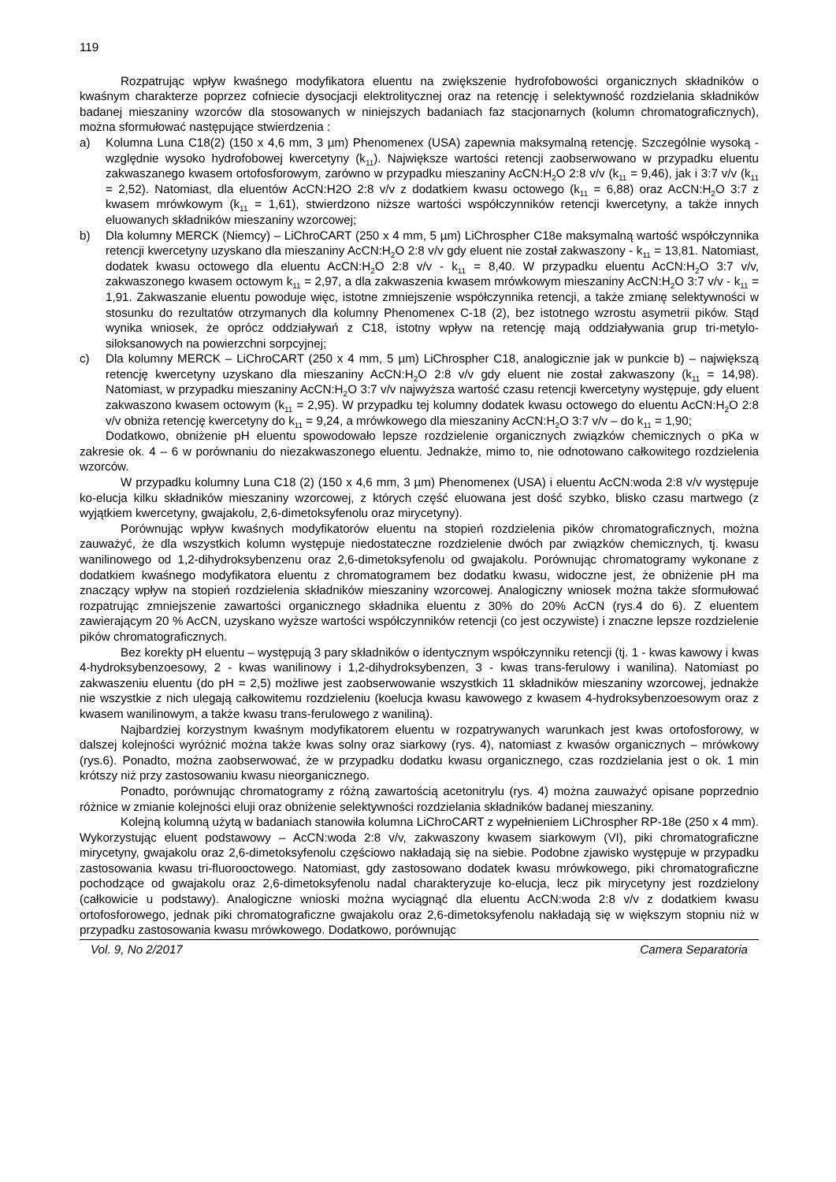119
Rozpatrując wpływ kwaśnego modyfikatora eluentu na zwiększenie hydrofobowości organicznych składników o kwaśnym charakterze poprzez cofniecie dysocjacji elektrolitycznej oraz na retencję i selektywność rozdzielania składników badanej mieszaniny wzorców dla stosowanych w niniejszych badaniach faz stacjonarnych (kolumn chromatograficznych), można sformułować następujące stwierdzenia :
a) Kolumna Luna C18(2) (150 x 4,6 mm, 3 µm) Phenomenex (USA) zapewnia maksymalną retencję. Szczególnie wysoką - względnie wysoko hydrofobowej kwercetyny (k<sub>11</sub>). Największe wartości retencji zaobserwowano w przypadku eluentu zakwaszanego kwasem ortofosforowym, zarówno w przypadku mieszaniny AcCN:H<sub>2</sub>O 2:8 v/v (k<sub>11</sub> = 9,46), jak i 3:7 v/v (k<sub>11</sub> = 2,52). Natomiast, dla eluentów AcCN:H2O 2:8 v/v z dodatkiem kwasu octowego (k<sub>11</sub> = 6,88) oraz AcCN:H<sub>2</sub>O 3:7 z kwasem mrówkowym (k<sub>11</sub> = 1,61), stwierdzono niższe wartości współczynników retencji kwercetyny, a także innych eluowanych składników mieszaniny wzorcowej;
b) Dla kolumny MERCK (Niemcy) – LiChroCART (250 x 4 mm, 5 µm) LiChrospher C18e maksymalną wartość współczynnika retencji kwercetyny uzyskano dla mieszaniny AcCN:H<sub>2</sub>O 2:8 v/v gdy eluent nie został zakwaszony - k<sub>11</sub> = 13,81. Natomiast, dodatek kwasu octowego dla eluentu AcCN:H<sub>2</sub>O 2:8 v/v - k<sub>11</sub> = 8,40. W przypadku eluentu AcCN:H<sub>2</sub>O 3:7 v/v, zakwaszonego kwasem octowym k<sub>11</sub> = 2,97, a dla zakwaszenia kwasem mrówkowym mieszaniny AcCN:H<sub>2</sub>O 3:7 v/v - k<sub>11</sub> = 1,91. Zakwaszanie eluentu powoduje więc, istotne zmniejszenie współczynnika retencji, a także zmianę selektywności w stosunku do rezultatów otrzymanych dla kolumny Phenomenex C-18 (2), bez istotnego wzrostu asymetrii pików. Stąd wynika wniosek, że oprócz oddziaływań z C18, istotny wpływ na retencję mają oddziaływania grup tri-metylo-siloksanowych na powierzchni sorpcyjnej;
c) Dla kolumny MERCK – LiChroCART (250 x 4 mm, 5 µm) LiChrospher C18, analogicznie jak w punkcie b) – największą retencję kwercetyny uzyskano dla mieszaniny AcCN:H<sub>2</sub>O 2:8 v/v gdy eluent nie został zakwaszony (k<sub>11</sub> = 14,98). Natomiast, w przypadku mieszaniny AcCN:H<sub>2</sub>O 3:7 v/v najwyższa wartość czasu retencji kwercetyny występuje, gdy eluent zakwaszono kwasem octowym (k<sub>11</sub> = 2,95). W przypadku tej kolumny dodatek kwasu octowego do eluentu AcCN:H<sub>2</sub>O 2:8 v/v obniża retencję kwercetyny do k<sub>11</sub> = 9,24, a mrówkowego dla mieszaniny AcCN:H<sub>2</sub>O 3:7 v/v – do k<sub>11</sub> = 1,90;
Dodatkowo, obniżenie pH eluentu spowodowało lepsze rozdzielenie organicznych związków chemicznych o pKa w zakresie ok. 4 – 6 w porównaniu do niezakwaszonego eluentu. Jednakże, mimo to, nie odnotowano całkowitego rozdzielenia wzorców.
W przypadku kolumny Luna C18 (2) (150 x 4,6 mm, 3 µm) Phenomenex (USA) i eluentu AcCN:woda 2:8 v/v występuje ko-elucja kilku składników mieszaniny wzorcowej, z których część eluowana jest dość szybko, blisko czasu martwego (z wyjątkiem kwercetyny, gwajakolu, 2,6-dimetoksyfenolu oraz mirycetyny).
Porównując wpływ kwaśnych modyfikatorów eluentu na stopień rozdzielenia pików chromatograficznych, można zauważyć, że dla wszystkich kolumn występuje niedostateczne rozdzielenie dwóch par związków chemicznych, tj. kwasu wanilinowego od 1,2-dihydroksybenzenu oraz 2,6-dimetoksyfenolu od gwajakolu. Porównując chromatogramy wykonane z dodatkiem kwaśnego modyfikatora eluentu z chromatogramem bez dodatku kwasu, widoczne jest, że obniżenie pH ma znaczący wpływ na stopień rozdzielenia składników mieszaniny wzorcowej. Analogiczny wniosek można także sformułować rozpatrując zmniejszenie zawartości organicznego składnika eluentu z 30% do 20% AcCN (rys.4 do 6). Z eluentem zawierającym 20 % AcCN, uzyskano wyższe wartości współczynników retencji (co jest oczywiste) i znaczne lepsze rozdzielenie pików chromatograficznych.
Bez korekty pH eluentu – występują 3 pary składników o identycznym współczynniku retencji (tj. 1 - kwas kawowy i kwas 4-hydroksybenzoesowy, 2 - kwas wanilinowy i 1,2-dihydroksybenzen, 3 - kwas trans-ferulowy i wanilina). Natomiast po zakwaszeniu eluentu (do pH = 2,5) możliwe jest zaobserwowanie wszystkich 11 składników mieszaniny wzorcowej, jednakże nie wszystkie z nich ulegają całkowitemu rozdzieleniu (koelucja kwasu kawowego z kwasem 4-hydroksybenzoesowym oraz z kwasem wanilinowym, a także kwasu trans-ferulowego z waniliną).
Najbardziej korzystnym kwaśnym modyfikatorem eluentu w rozpatrywanych warunkach jest kwas ortofosforowy, w dalszej kolejności wyróżnić można także kwas solny oraz siarkowy (rys. 4), natomiast z kwasów organicznych – mrówkowy (rys.6). Ponadto, można zaobserwować, że w przypadku dodatku kwasu organicznego, czas rozdzielania jest o ok. 1 min krótszy niż przy zastosowaniu kwasu nieorganicznego.
Ponadto, porównując chromatogramy z różną zawartością acetonitrylu (rys. 4) można zauważyć opisane poprzednio różnice w zmianie kolejności eluji oraz obniżenie selektywności rozdzielania składników badanej mieszaniny.
Kolejną kolumną użytą w badaniach stanowiła kolumna LiChroCART z wypełnieniem LiChrospher RP-18e (250 x 4 mm). Wykorzystując eluent podstawowy – AcCN:woda 2:8 v/v, zakwaszony kwasem siarkowym (VI), piki chromatograficzne mirycetyny, gwajakolu oraz 2,6-dimetoksyfenolu częściowo nakładają się na siebie. Podobne zjawisko występuje w przypadku zastosowania kwasu tri-fluorooctowego. Natomiast, gdy zastosowano dodatek kwasu mrówkowego, piki chromatograficzne pochodzące od gwajakolu oraz 2,6-dimetoksyfenolu nadal charakteryzuje ko-elucja, lecz pik mirycetyny jest rozdzielony (całkowicie u podstawy). Analogiczne wnioski można wyciągnąć dla eluentu AcCN:woda 2:8 v/v z dodatkiem kwasu ortofosforowego, jednak piki chromatograficzne gwajakolu oraz 2,6-dimetoksyfenolu nakładają się w większym stopniu niż w przypadku zastosowania kwasu mrówkowego. Dodatkowo, porównując
Vol. 9, No 2/2017 Camera Separatoria